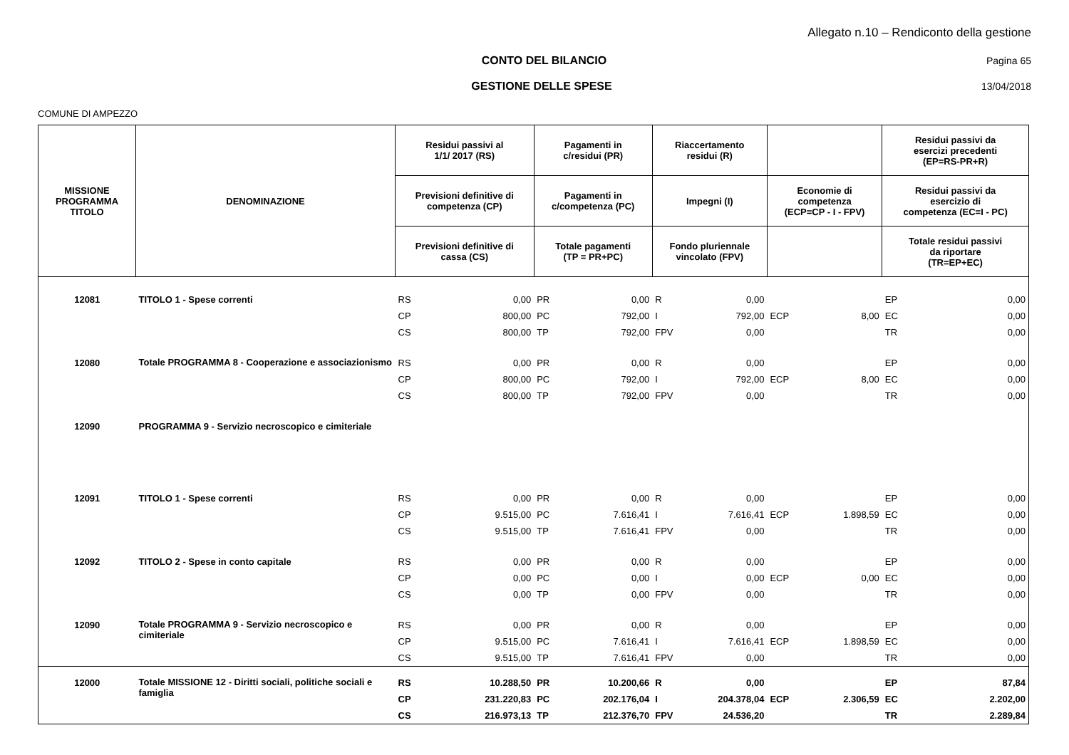Allegato n.10 – Rendiconto della gestione
CONTO DEL BILANCIO Pagina 65
GESTIONE DELLE SPESE 13/04/2018
COMUNE DI AMPEZZO
| MISSIONE PROGRAMMA TITOLO | DENOMINAZIONE | Residui passivi al 1/1/ 2017 (RS) | | Pagamenti in c/residui (PR) | | Riaccertamento residui (R) | | | | Residui passivi da esercizi precedenti (EP=RS-PR+R) | |
| --- | --- | --- | --- | --- | --- | --- | --- | --- | --- | --- | --- |
| | | Previsioni definitive di competenza (CP) | | Pagamenti in c/competenza (PC) | | Impegni (I) | | Economie di competenza (ECP=CP - I - FPV) | | Residui passivi da esercizio di competenza (EC=I - PC) | |
| | | Previsioni definitive di cassa (CS) | | Totale pagamenti (TP = PR+PC) | | Fondo pluriennale vincolato (FPV) | | | | Totale residui passivi da riportare (TR=EP+EC) | |
| 12081 | TITOLO 1 - Spese correnti | RS | 0,00 | PR | 0,00 | R | 0,00 | | | EP | 0,00 |
| | | CP | 800,00 | PC | 792,00 | I | 792,00 | ECP | 8,00 | EC | 0,00 |
| | | CS | 800,00 | TP | 792,00 | FPV | 0,00 | | | TR | 0,00 |
| 12080 | Totale PROGRAMMA 8 - Cooperazione e associazionismo | RS | 0,00 | PR | 0,00 | R | 0,00 | | | EP | 0,00 |
| | | CP | 800,00 | PC | 792,00 | I | 792,00 | ECP | 8,00 | EC | 0,00 |
| | | CS | 800,00 | TP | 792,00 | FPV | 0,00 | | | TR | 0,00 |
| 12090 | PROGRAMMA 9 - Servizio necroscopico e cimiteriale | | | | | | | | | | |
| 12091 | TITOLO 1 - Spese correnti | RS | 0,00 | PR | 0,00 | R | 0,00 | | | EP | 0,00 |
| | | CP | 9.515,00 | PC | 7.616,41 | I | 7.616,41 | ECP | 1.898,59 | EC | 0,00 |
| | | CS | 9.515,00 | TP | 7.616,41 | FPV | 0,00 | | | TR | 0,00 |
| 12092 | TITOLO 2 - Spese in conto capitale | RS | 0,00 | PR | 0,00 | R | 0,00 | | | EP | 0,00 |
| | | CP | 0,00 | PC | 0,00 | I | 0,00 | ECP | 0,00 | EC | 0,00 |
| | | CS | 0,00 | TP | 0,00 | FPV | 0,00 | | | TR | 0,00 |
| 12090 | Totale PROGRAMMA 9 - Servizio necroscopico e cimiteriale | RS | 0,00 | PR | 0,00 | R | 0,00 | | | EP | 0,00 |
| | | CP | 9.515,00 | PC | 7.616,41 | I | 7.616,41 | ECP | 1.898,59 | EC | 0,00 |
| | | CS | 9.515,00 | TP | 7.616,41 | FPV | 0,00 | | | TR | 0,00 |
| 12000 | Totale MISSIONE 12 - Diritti sociali, politiche sociali e famiglia | RS | 10.288,50 | PR | 10.200,66 | R | 0,00 | | | EP | 87,84 |
| | | CP | 231.220,83 | PC | 202.176,04 | I | 204.378,04 | ECP | 2.306,59 | EC | 2.202,00 |
| | | CS | 216.973,13 | TP | 212.376,70 | FPV | 24.536,20 | | | TR | 2.289,84 |